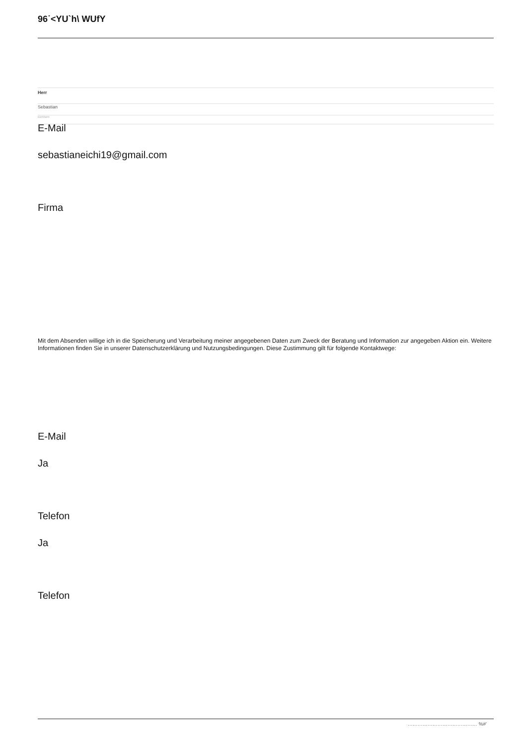96˙<YU`h\ WUfY
Herr
Sebastian
Eichhorn
E-Mail
sebastianeichi19@gmail.com
Firma
Mit dem Absenden willige ich in die Speicherung und Verarbeitung meiner angegebenen Daten zum Zweck der Beratung und Information zur angegeben Aktion ein. Weitere Informationen finden Sie in unserer Datenschutzerklärung und Nutzungsbedingungen. Diese Zustimmung gilt für folgende Kontaktwege:
E-Mail
Ja
Telefon
Ja
Telefon
…………………………………… %#'